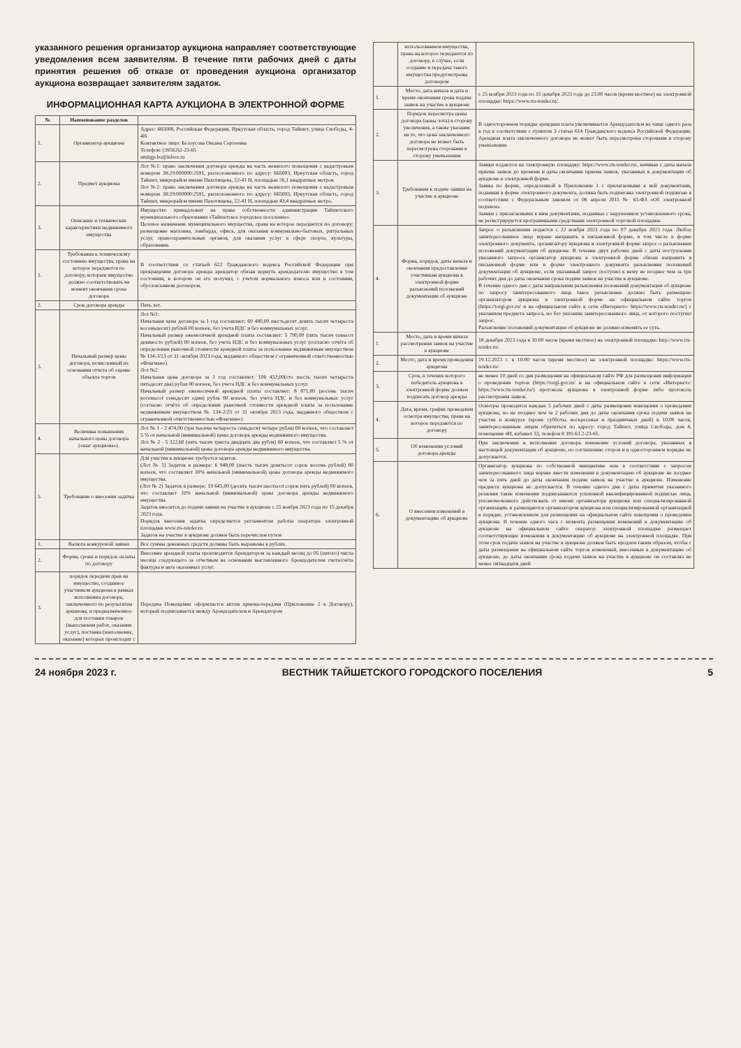указанного решения организатор аукциона направляет соответствующие уведомления всем заявителям. В течение пяти рабочих дней с даты принятия решения об отказе от проведения аукциона организатор аукциона возвращает заявителям задаток.
ИНФОРМАЦИОННАЯ КАРТА АУКЦИОНА В ЭЛЕКТРОННОЙ ФОРМЕ
| № | Наименование разделов | |
| --- | --- | --- |
| 1. | Организатор аукциона | Адрес: 665008, Российская Федерации, Иркутская область, город Тайшет, улица Свободы, 4-4Н Контактное лицо: Белоусова Оксана Сергеевна Телефон: (39563)2-23-65 umitgp.bo@inbox.ru |
| 2. | Предмет аукциона | Лот №1: право заключения договора аренды на часть нежилого помещения с кадастровым номером 38:29:000000:2591, расположенного по адресу: 665003, Иркутская область, город Тайшет, микрорайон имени Пахотищева, 22-41 Н, площадью 26,1 квадратных метров. Лот №2: право заключения договора аренды на часть нежилого помещения с кадастровым номером 38:29:000000:2591, расположенного по адресу: 665003, Иркутская область, город Тайшет, микрорайон имени Пахотищева, 22-41 Н, площадью 43,4 квадратных метро. |
| 3. | Описание и технические характеристики недвижимого имущества | Имущество принадлежит на праве собственности администрации Тайшетского муниципального образования «Тайшетское городское поселение». Целевое назначение муниципального имущества, права на которое передаются по договору: размещение магазина, ломбарда, офиса, для оказания коммунально-бытовых, ритуальных услуг, правоохранительных органов, для оказания услуг в сфере спорта, культуры, образования. |
| 1. | Требования к техническому состоянию имущества, права на которое передаются по договору, которым имущество должно соответствовать на момент окончания срока договора | В соответствии со статьей 622 Гражданского кодекса Российской Федерации при прекращении договора аренды арендатор обязан вернуть арендодателю имущество в том состоянии, в котором он его получил, с учетом нормального износа или в состоянии, обусловленном договором. |
| 2. | Срок договора аренды | Пять лет. |
| 3. | Начальный размер цены договора, исчисленный из основании отчета об оценке объекта торгов | Лот №1: Начальная цена договора за 1 год составляет: 69 480,00 шестьдесят девять тысяч четыреста восемьдесят) рублей 00 копеек, без учета НДС и без коммунальных услуг. Начальный размер ежемесячной арендной платы составляет: 5 790,00 (пять тысяч семьсот девяносто рублей) 00 копеек, без учета НДС и без коммунальных услуг (согласно отчёта об определении рыночной стоимости арендной платы за пользование недвижимым имуществом № 134-3/23 от 31 октября 2023 года, выданного обществом с ограниченной ответственностью «Флагман»). Лот №2. Начальная цена договора за 1 год составляет: 106 452,00(сто шесть тысяч четыреста пятьдесят два) рубля 00 копеек, без учета НДС и без коммунальных услуг. Начальный размер ежемесячной арендной платы составляет: 8 871,00 (восемь тысяч восемьсот семьдесят один) рубль 00 копеек, без учета НДС и без коммунальных услуг (согласно отчёта об определении рыночной стоимости арендной платы за пользование недвижимым имуществом № 134-2/23 от 31 октября 2023 года, выданного обществом с ограниченной ответственностью «Флагман»). |
| 4. | Величина повышения начального цены договора («шаг аукциона»). | Лот № 1 - 3 474,00 (три тысячи четыреста семьдесят четыре рубля) 00 копеек, что составляет 5 % от начальной (минимальной) цены договора аренды недвижимого имущества. Лот № 2 - 5 322,60 (пять тысяч триста двадцать два рубля) 60 копеек, что составляет 5 % от начальной (минимальной) цены договора аренды недвижимого имущества. |
| 5. | Требование о внесении задатка | Для участия в аукционе требуется задаток. (Лот № 1) Задаток в размере: 6 948,00 (шесть тысяч девятьсот сорок восемь рублей) 00 копеек, что составляет 10% начальной (минимальной) цены договора аренды недвижимого имущества. (Лот № 2) Задаток в размере: 10 645,00 (десять тысяч шестьсот сорок пять рублей) 00 копеек, что составляет 10% начальной (минимальной) цены договора аренды недвижимого имущества. Задаток вносится до подачи заявки на участие в аукционе с 25 ноября 2023 года по 15 декабря 2023 года. Порядок внесения задатка определяется регламентом работы оператора электронной площадки www.rts-tender.ru Задаток на участие в аукционе должен быть перечислен путем |
| 1. | Валюта конкурсной заявки | Все суммы денежных средств должны быть выражены в рублях. |
| 2. | Форма, сроки и порядок оплаты по договору | Внесение арендной платы производится Арендатором за каждый месяц до 05 (пятого) числа месяца следующего за отчетным на основании выставленного Арендодателем счета/счёта фактуры и акта оказанных услуг. |
| 3. | порядок передачи прав на имущество, созданное участником аукциона в рамках исполнения договора, заключенного по результатам аукциона, и предназначенное для поставки товаров (выполнения работ, оказания услуг), поставка (выполнение, оказание) которых происходит с | Передача Помещения оформляется актом приема-передачи (Приложение 2 к Договору), который подписывается между Арендодателем и Арендатором |
| | использованием имущества, права на которое передаются по договору, в случае, если создание и передача такого имущества предусмотрены договором | |
| 1. | Место, дата начала и дата и время окончания срока подачи заявок на участие в аукционе | с 25 ноября 2023 года по 15 декабря 2023 года до 23.00 часов (время местное) на электронной площадке: https://www.rts-tender.ru/. |
| 2. | Порядок пересмотра цены договора (цены лота) в сторону увеличения, а также указание на то, что цена заключенного договора не может быть пересмотрена сторонами в сторону уменьшения | В одностороннем порядке арендная плата увеличивается Арендодателем не чаще одного раза в год в соответствии с пунктом 3 статьи 614 Гражданского кодекса Российской Федерации. Арендная плата заключенного договора не может быть пересмотрена сторонами в сторону уменьшения. |
| 3. | Требования к подаче заявки на участие в аукционе | Заявки подаются на электронную площадку: https://www.rts-tender.ru/, начиная с даты начала приема заявок до времени и даты окончания приема заявок, указанных в документации об аукционе в электронной форме. Заявка по форме, определенной в Приложении 1 с прилагаемыми к ней документами, поданная в форме электронного документа, должна быть подписана электронной подписью в соответствии с Федеральным законом от 06 апреля 2011 № 63-ФЗ «Об электронной подписи». Заявки с прилагаемыми к ним документами, поданные с нарушением установленного срока, не регистрируются программными средствами электронной торговой площадки. |
| 4. | Форма, порядок, даты начала и окончания предоставления участникам аукциона в электронной форме разъяснений положений документации об аукционе | Запрос о разъяснении подается с 22 ноября 2023 года по 07 декабря 2023 года. Любое заинтересованное лицо вправе направить в письменной форме, в том числе в форме электронного документа, организатору аукциона в электронной форме запрос о разъяснении положений документации об аукционе. В течение двух рабочих дней с даты поступления указанного запроса организатор аукциона в электронной форме обязан направить в письменной форме или в форме электронного документа разъяснения положений документации об аукционе, если указанный запрос поступил к нему не позднее чем за три рабочих дня до даты окончания срока подачи заявок на участие в аукционе. В течение одного дня с даты направления разъяснения положений документации об аукционе по запросу заинтересованного лица такое разъяснение должно быть размещено организатором аукциона в электронной форме на официальном сайте торгов (https://torgi.gov.ru/ и на официальном сайте в сети «Интернет»: https://www.rts-tender.ru/) с указанием предмета запроса, но без указания заинтересованного лица, от которого поступил запрос. Разъяснение положений документации об аукционе не должно изменять ее суть. |
| 1. | Место, дата и время начала рассмотрения заявок на участие в аукционе | 18 декабря 2023 года в 10.00 часов (время местное) на электронной площадке: http://www.rts-tender.ru/. |
| 2. | Место, дата и время проведения аукциона | 19.12.2023 г. в 10.00 часов (время местное) на электронной площадке: https://www.rts-tender.ru/. |
| 3. | Срок, в течение которого победитель аукциона в электронной форме должен подписать договор аренды | не менее 10 дней со дня размещения на официальном сайте РФ для размещения информации о проведении торгов (https://torgi.gov.ru/ и на официальном сайте в сети «Интернет»: https://www.rts-tender.ru/) протокола аукциона в электронной форме либо протокола рассмотрения заявок. |
| 4. | Дата, время, график проведения осмотра имущества, права на которое передаются по договору | Осмотры проводятся каждые 5 рабочих дней с даты размещения извещения о проведении аукциона, но не позднее чем за 2 рабочих дня до даты окончания срока подачи заявок на участие в конкурсе (кроме субботы, воскресенья и праздничных дней) в 10.00 часов, заинтересованным лицам обратиться по адресу: город Тайшет, улица Свободы, дом 4, помещение 4Н, кабинет 33, телефон 8 395 63 2-23-65. |
| 5. | Об изменении условий договора аренды | При заключении и исполнении договора изменение условий договора, указанных в настоящей документации об аукционе, по соглашению сторон и в одностороннем порядке не допускается. |
| 6. | О внесении изменений в документацию об аукционе | Организатор аукциона по собственной инициативе или в соответствии с запросом заинтересованного лица вправе внести изменения в документацию об аукционе не позднее чем за пять дней до даты окончания подачи заявок на участие в аукционе. Изменение предмета аукциона не допускается. В течение одного дня с даты принятия указанного решения такие изменения подписываются усиленной квалифицированной подписью лица, уполномоченного действовать от имени организатора аукциона или специализированной организации, и размещаются организатором аукциона или специализированной организацией в порядке, установленном для размещения на официальном сайте извещения о проведении аукциона. В течение одного часа с момента размещения изменений в документацию об аукционе на официальном сайте оператор электронной площадки размещает соответствующие изменения в документацию об аукционе на электронной площадке. При этом срок подачи заявок на участие в аукционе должен быть продлен таким образом, чтобы с даты размещения на официальном сайте торгов изменений, внесенных в документацию об аукционе, до даты окончания срока подачи заявок на участие в аукционе он составлял не менее пятнадцати дней |
24 ноября 2023 г. ВЕСТНИК ТАЙШЕТСКОГО ГОРОДСКОГО ПОСЕЛЕНИЯ 5